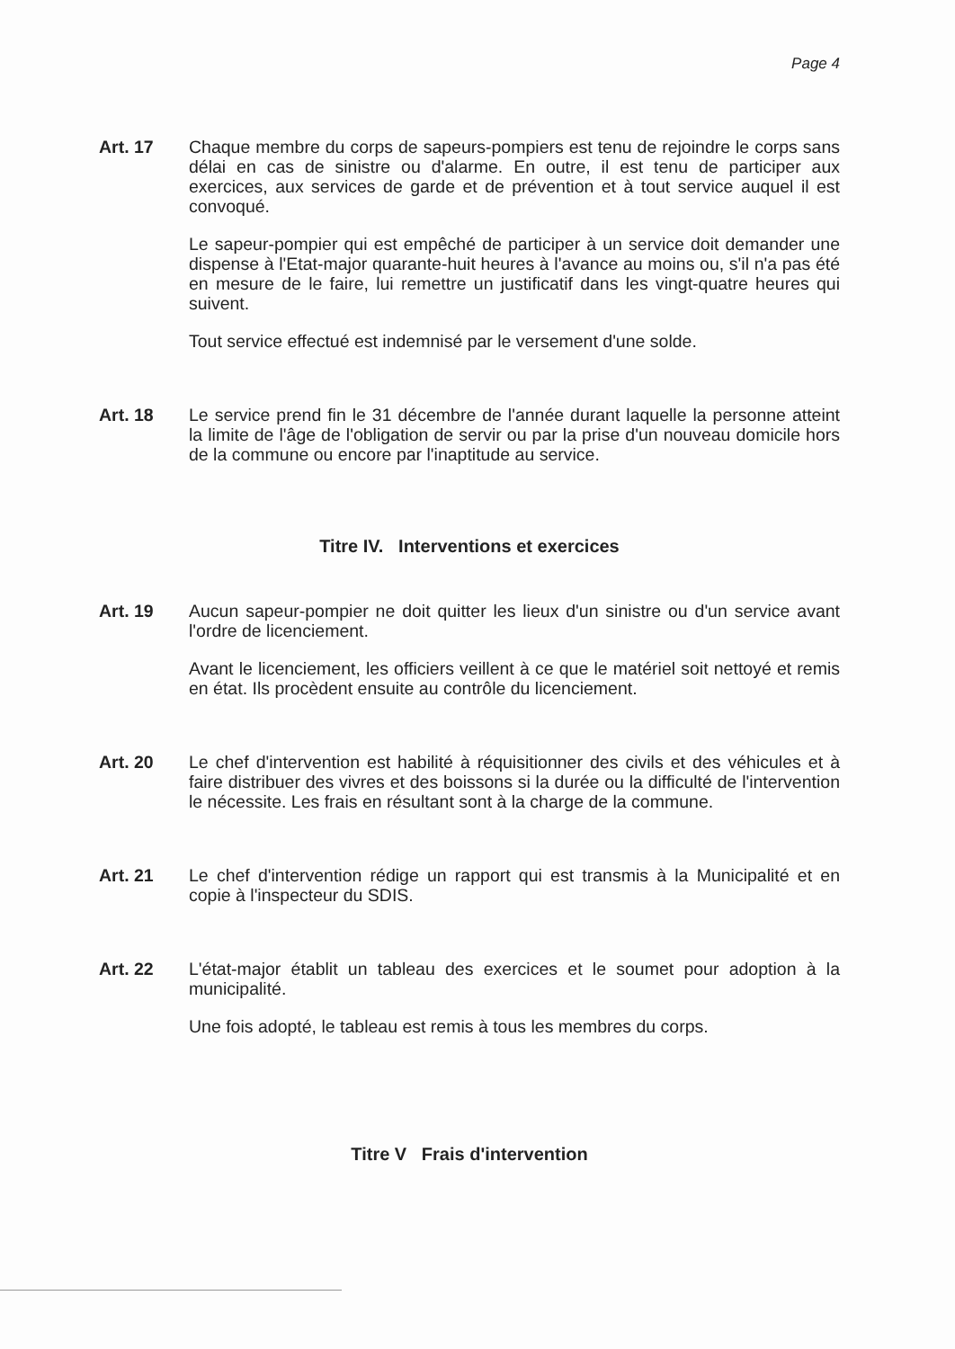Page 4
Art. 17 Chaque membre du corps de sapeurs-pompiers est tenu de rejoindre le corps sans délai en cas de sinistre ou d'alarme. En outre, il est tenu de participer aux exercices, aux services de garde et de prévention et à tout service auquel il est convoqué.
Le sapeur-pompier qui est empêché de participer à un service doit demander une dispense à l'Etat-major quarante-huit heures à l'avance au moins ou, s'il n'a pas été en mesure de le faire, lui remettre un justificatif dans les vingt-quatre heures qui suivent.
Tout service effectué est indemnisé par le versement d'une solde.
Art. 18 Le service prend fin le 31 décembre de l'année durant laquelle la personne atteint la limite de l'âge de l'obligation de servir ou par la prise d'un nouveau domicile hors de la commune ou encore par l'inaptitude au service.
Titre IV. Interventions et exercices
Art. 19 Aucun sapeur-pompier ne doit quitter les lieux d'un sinistre ou d'un service avant l'ordre de licenciement.
Avant le licenciement, les officiers veillent à ce que le matériel soit nettoyé et remis en état. Ils procèdent ensuite au contrôle du licenciement.
Art. 20 Le chef d'intervention est habilité à réquisitionner des civils et des véhicules et à faire distribuer des vivres et des boissons si la durée ou la difficulté de l'intervention le nécessite. Les frais en résultant sont à la charge de la commune.
Art. 21 Le chef d'intervention rédige un rapport qui est transmis à la Municipalité et en copie à l'inspecteur du SDIS.
Art. 22 L'état-major établit un tableau des exercices et le soumet pour adoption à la municipalité.
Une fois adopté, le tableau est remis à tous les membres du corps.
Titre V Frais d'intervention